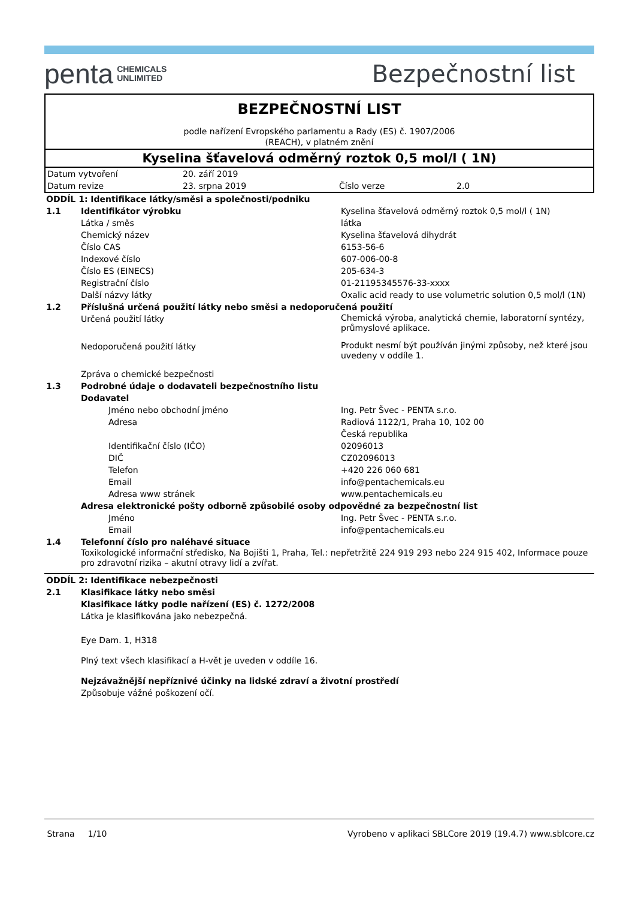penta CHEMICALS
UNLIMITED
Bezpečnostní list
BEZPEČNOSTNÍ LIST
podle nařízení Evropského parlamentu a Rady (ES) č. 1907/2006
(REACH), v platném znění
Kyselina šťavelová odměrný roztok 0,5 mol/l ( 1N)
| Datum vytvoření | 20. září 2019 | | |
| Datum revize | 23. srpna 2019 | Číslo verze | 2.0 |
| ODDÍL 1: Identifikace látky/směsi a společnosti/podniku | | | |
| 1.1 | Identifikátor výrobku | | Kyselina šťavelová odměrný roztok 0,5 mol/l ( 1N) |
| | Látka / směs | | látka |
| | Chemický název | | Kyselina šťavelová dihydrát |
| | Číslo CAS | | 6153-56-6 |
| | Indexové číslo | | 607-006-00-8 |
| | Číslo ES (EINECS) | | 205-634-3 |
| | Registrační číslo | | 01-21195345576-33-xxxx |
| | Další názvy látky | | Oxalic acid ready to use volumetric solution 0,5 mol/l (1N) |
| 1.2 | Příslušná určená použití látky nebo směsi a nedoporučená použití | | |
| | Určená použití látky | | Chemická výroba, analytická chemie, laboratorní syntézy, průmyslové aplikace. |
| | Nedoporučená použití látky | | Produkt nesmí být používán jinými způsoby, než které jsou uvedeny v oddíle 1. |
| | Zpráva o chemické bezpečnosti | | |
| 1.3 | Podrobné údaje o dodavateli bezpečnostního listu | | |
| | Dodavatel | | |
| | | Jméno nebo obchodní jméno | Ing. Petr Švec - PENTA s.r.o. |
| | | Adresa | Radiová 1122/1, Praha 10, 102 00 Česká republika |
| | | Identifikační číslo (IČO) | 02096013 |
| | | DIČ | CZ02096013 |
| | | Telefon | +420 226 060 681 |
| | | Email | info@pentachemicals.eu |
| | | Adresa www stránek | www.pentachemicals.eu |
| | Adresa elektronické pošty odborně způsobilé osoby odpovědné za bezpečnostní list | | |
| | | Jméno | Ing. Petr Švec - PENTA s.r.o. |
| | | Email | info@pentachemicals.eu |
| 1.4 | Telefonní číslo pro naléhavé situace | | |
| | Toxikologické informační středisko, Na Bojišti 1, Praha, Tel.: nepřetržitě 224 919 293 nebo 224 915 402, Informace pouze pro zdravotní rizika – akutní otravy lidí a zvířat. | | |
| ODDÍL 2: Identifikace nebezpečnosti | |
| 2.1 | Klasifikace látky nebo směsi |
| | Klasifikace látky podle nařízení (ES) č. 1272/2008 |
| | Látka je klasifikována jako nebezpečná. |
| | Eye Dam. 1, H318 |
| | Plný text všech klasifikací a H-vět je uveden v oddíle 16. |
| | Nejzávažnější nepříznivé účinky na lidské zdraví a životní prostředí |
| | Způsobuje vážné poškození očí. |
Strana 1/10 Vyrobeno v aplikaci SBLCore 2019 (19.4.7) www.sblcore.cz